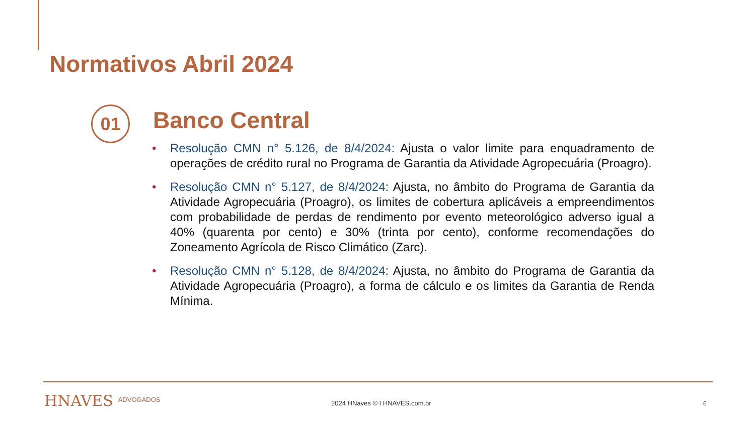Normativos Abril 2024
01 Banco Central
• Resolução CMN n° 5.126, de 8/4/2024: Ajusta o valor limite para enquadramento de operações de crédito rural no Programa de Garantia da Atividade Agropecuária (Proagro).
• Resolução CMN n° 5.127, de 8/4/2024: Ajusta, no âmbito do Programa de Garantia da Atividade Agropecuária (Proagro), os limites de cobertura aplicáveis a empreendimentos com probabilidade de perdas de rendimento por evento meteorológico adverso igual a 40% (quarenta por cento) e 30% (trinta por cento), conforme recomendações do Zoneamento Agrícola de Risco Climático (Zarc).
• Resolução CMN n° 5.128, de 8/4/2024: Ajusta, no âmbito do Programa de Garantia da Atividade Agropecuária (Proagro), a forma de cálculo e os limites da Garantia de Renda Mínima.
HNAVES ADVOGADOS 2024 HNaves © I HNAVES.com.br 6